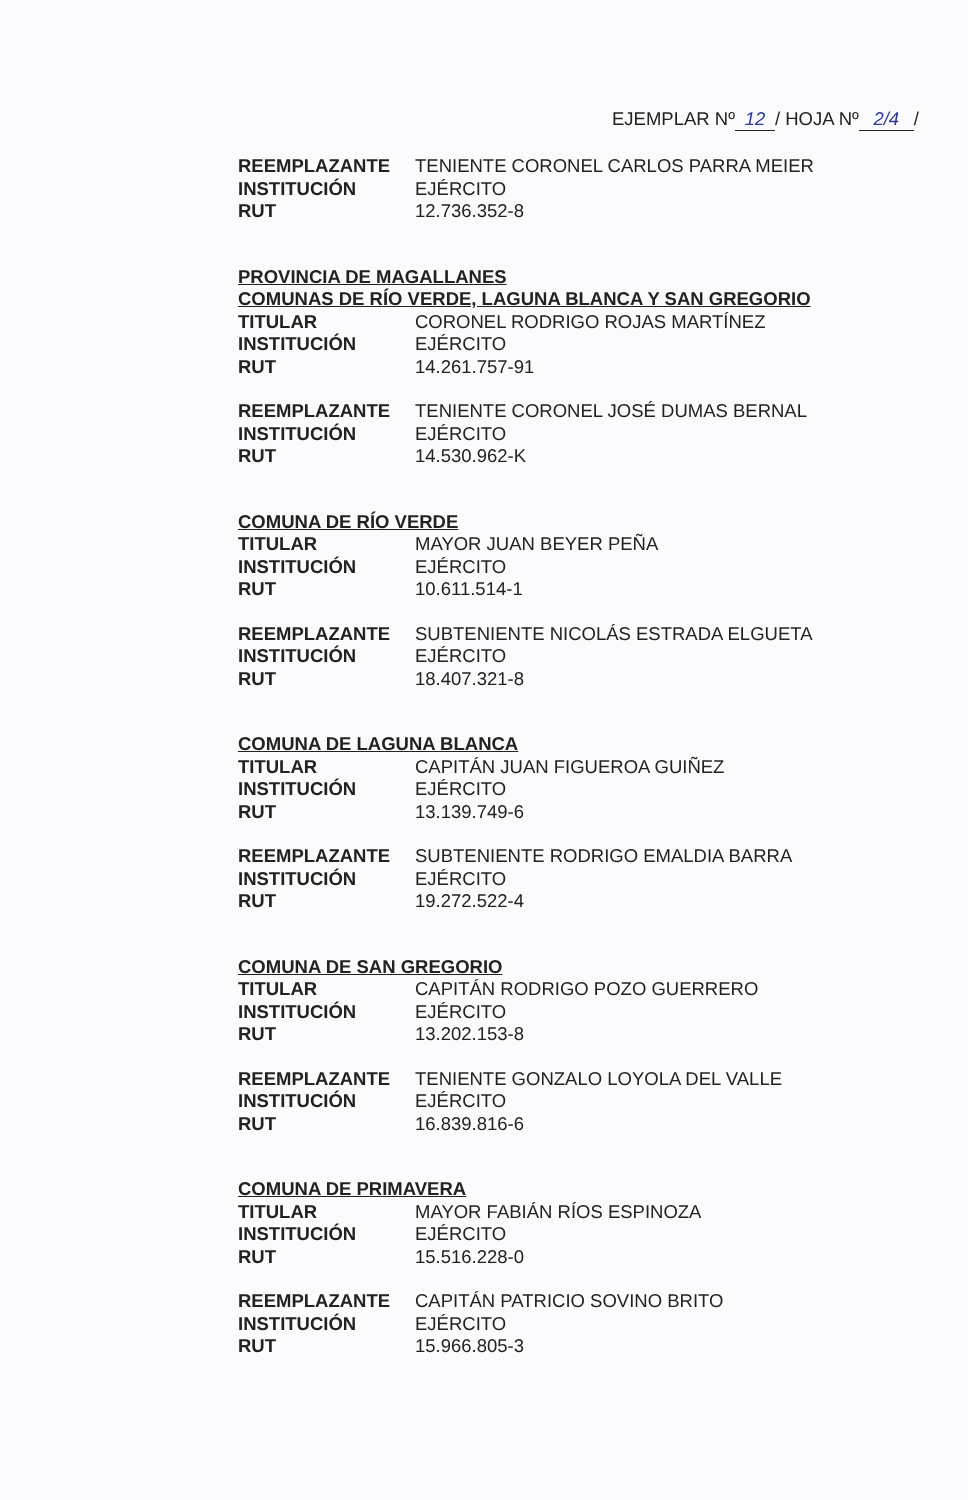EJEMPLAR Nº 12 / HOJA Nº 2/4 /
REEMPLAZANTE TENIENTE CORONEL CARLOS PARRA MEIER
INSTITUCIÓN EJÉRCITO
RUT 12.736.352-8
PROVINCIA DE MAGALLANES
COMUNAS DE RÍO VERDE, LAGUNA BLANCA Y SAN GREGORIO
TITULAR CORONEL RODRIGO ROJAS MARTÍNEZ
INSTITUCIÓN EJÉRCITO
RUT 14.261.757-91
REEMPLAZANTE TENIENTE CORONEL JOSÉ DUMAS BERNAL
INSTITUCIÓN EJÉRCITO
RUT 14.530.962-K
COMUNA DE RÍO VERDE
TITULAR MAYOR JUAN BEYER PEÑA
INSTITUCIÓN EJÉRCITO
RUT 10.611.514-1
REEMPLAZANTE SUBTENIENTE NICOLÁS ESTRADA ELGUETA
INSTITUCIÓN EJÉRCITO
RUT 18.407.321-8
COMUNA DE LAGUNA BLANCA
TITULAR CAPITÁN JUAN FIGUEROA GUIÑEZ
INSTITUCIÓN EJÉRCITO
RUT 13.139.749-6
REEMPLAZANTE SUBTENIENTE RODRIGO EMALDIA BARRA
INSTITUCIÓN EJÉRCITO
RUT 19.272.522-4
COMUNA DE SAN GREGORIO
TITULAR CAPITÁN RODRIGO POZO GUERRERO
INSTITUCIÓN EJÉRCITO
RUT 13.202.153-8
REEMPLAZANTE TENIENTE GONZALO LOYOLA DEL VALLE
INSTITUCIÓN EJÉRCITO
RUT 16.839.816-6
COMUNA DE PRIMAVERA
TITULAR MAYOR FABIÁN RÍOS ESPINOZA
INSTITUCIÓN EJÉRCITO
RUT 15.516.228-0
REEMPLAZANTE CAPITÁN PATRICIO SOVINO BRITO
INSTITUCIÓN EJÉRCITO
RUT 15.966.805-3